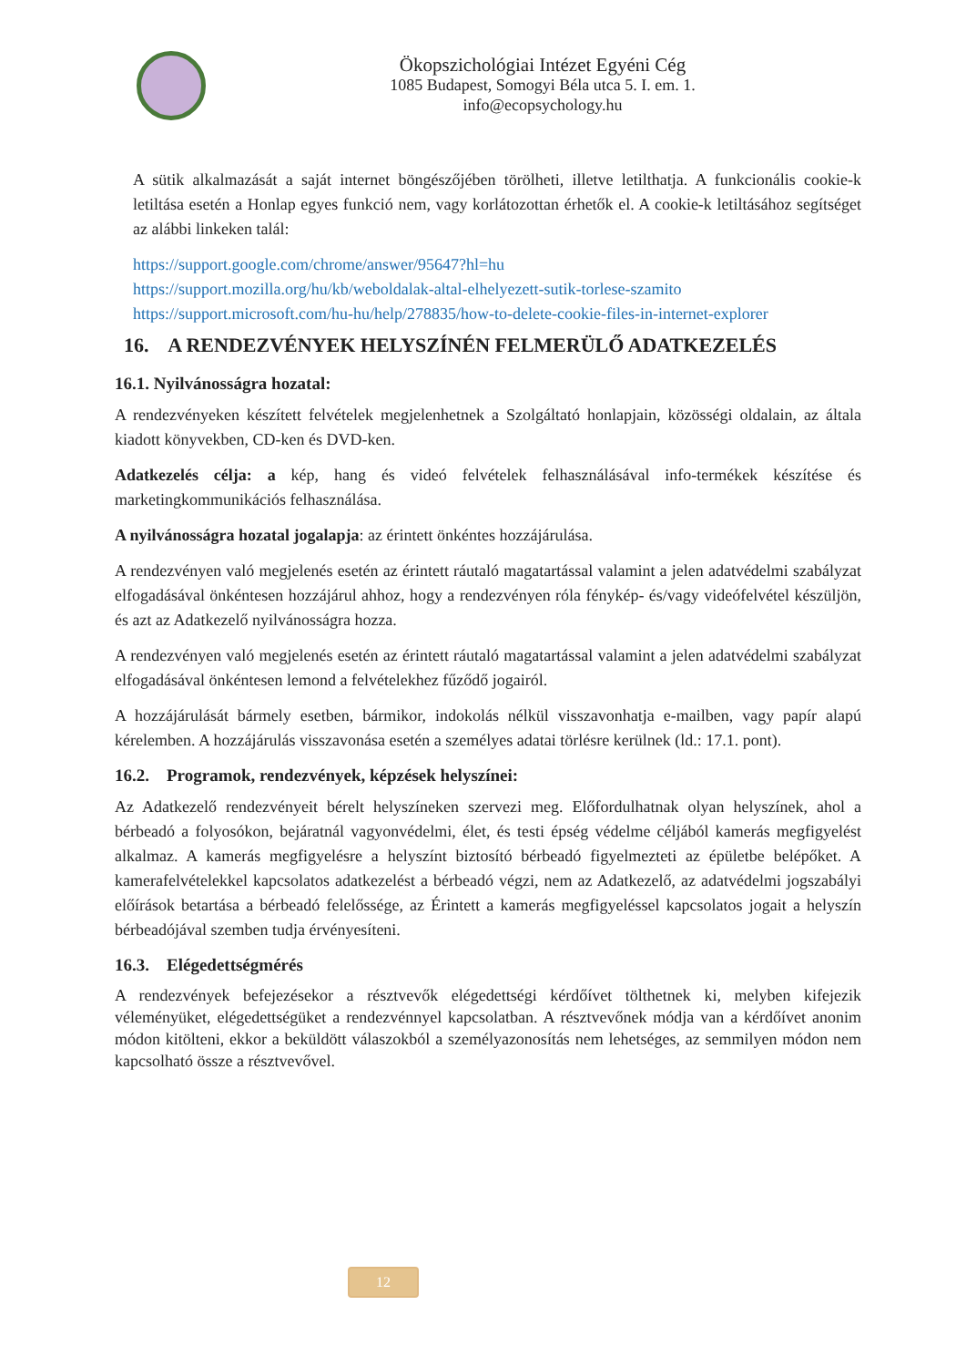Ökopszichológiai Intézet Egyéni Cég
1085 Budapest, Somogyi Béla utca 5. I. em. 1.
info@ecopsychology.hu
A sütik alkalmazását a saját internet böngészőjében törölheti, illetve letilthatja. A funkcionális cookie-k letiltása esetén a Honlap egyes funkció nem, vagy korlátozottan érhetők el. A cookie-k letiltásához segítséget az alábbi linkeken talál:
https://support.google.com/chrome/answer/95647?hl=hu
https://support.mozilla.org/hu/kb/weboldalak-altal-elhelyezett-sutik-torlese-szamito
https://support.microsoft.com/hu-hu/help/278835/how-to-delete-cookie-files-in-internet-explorer
16. A RENDEZVÉNYEK HELYSZÍNÉN FELMERÜLŐ ADATKEZELÉS
16.1. Nyilvánosságra hozatal:
A rendezvényeken készített felvételek megjelenhetnek a Szolgáltató honlapjain, közösségi oldalain, az általa kiadott könyvekben, CD-ken és DVD-ken.
Adatkezelés célja: a kép, hang és videó felvételek felhasználásával info-termékek készítése és marketingkommunikációs felhasználása.
A nyilvánosságra hozatal jogalapja: az érintett önkéntes hozzájárulása.
A rendezvényen való megjelenés esetén az érintett ráutaló magatartással valamint a jelen adatvédelmi szabályzat elfogadásával önkéntesen hozzájárul ahhoz, hogy a rendezvényen róla fénykép- és/vagy videófelvétel készüljön, és azt az Adatkezelő nyilvánosságra hozza.
A rendezvényen való megjelenés esetén az érintett ráutaló magatartással valamint a jelen adatvédelmi szabályzat elfogadásával önkéntesen lemond a felvételekhez fűződő jogairól.
A hozzájárulását bármely esetben, bármikor, indokolás nélkül visszavonhatja e-mailben, vagy papír alapú kérelemben. A hozzájárulás visszavonása esetén a személyes adatai törlésre kerülnek (ld.: 17.1. pont).
16.2. Programok, rendezvények, képzések helyszínei:
Az Adatkezelő rendezvényeit bérelt helyszíneken szervezi meg. Előfordulhatnak olyan helyszínek, ahol a bérbeadó a folyosókon, bejáratnál vagyonvédelmi, élet, és testi épség védelme céljából kamerás megfigyelést alkalmaz. A kamerás megfigyelésre a helyszínt biztosító bérbeadó figyelmezteti az épületbe belépőket. A kamerafelvételekkel kapcsolatos adatkezelést a bérbeadó végzi, nem az Adatkezelő, az adatvédelmi jogszabályi előírások betartása a bérbeadó felelőssége, az Érintett a kamerás megfigyeléssel kapcsolatos jogait a helyszín bérbeadójával szemben tudja érvényesíteni.
16.3. Elégedettségmérés
A rendezvények befejezésekor a résztvevők elégedettségi kérdőívet tölthetnek ki, melyben kifejezik véleményüket, elégedettségüket a rendezvénnyel kapcsolatban. A résztvevőnek módja van a kérdőívet anonim módon kitölteni, ekkor a beküldött válaszokból a személyazonosítás nem lehetséges, az semmilyen módon nem kapcsolható össze a résztvevővel.
12